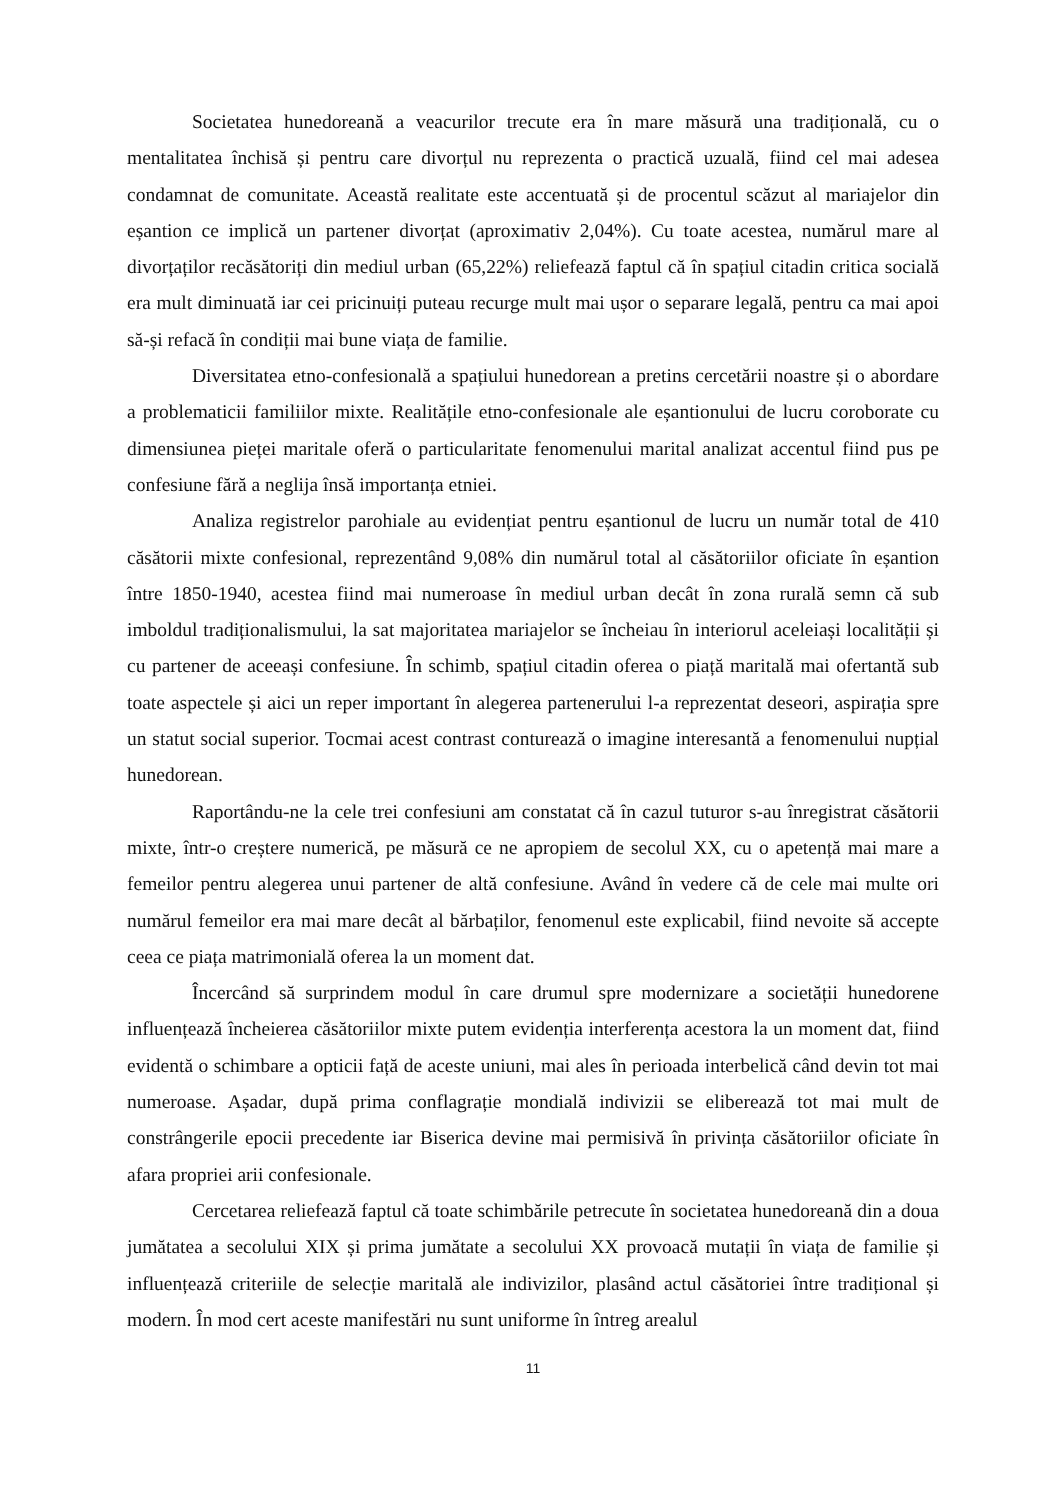Societatea hunedoreană a veacurilor trecute era în mare măsură una tradițională, cu o mentalitatea închisă și pentru care divorțul nu reprezenta o practică uzuală, fiind cel mai adesea condamnat de comunitate. Această realitate este accentuată și de procentul scăzut al mariajelor din eșantion ce implică un partener divorțat (aproximativ 2,04%). Cu toate acestea, numărul mare al divorțaților recăsătoriți din mediul urban (65,22%) reliefează faptul că în spațiul citadin critica socială era mult diminuată iar cei pricinuiți puteau recurge mult mai ușor o separare legală, pentru ca mai apoi să-și refacă în condiții mai bune viața de familie.
Diversitatea etno-confesională a spațiului hunedorean a pretins cercetării noastre și o abordare a problematicii familiilor mixte. Realitățile etno-confesionale ale eșantionului de lucru coroborate cu dimensiunea pieței maritale oferă o particularitate fenomenului marital analizat accentul fiind pus pe confesiune fără a neglija însă importanța etniei.
Analiza registrelor parohiale au evidențiat pentru eșantionul de lucru un număr total de 410 căsătorii mixte confesional, reprezentând 9,08% din numărul total al căsătoriilor oficiate în eșantion între 1850-1940, acestea fiind mai numeroase în mediul urban decât în zona rurală semn că sub imboldul tradiționalismului, la sat majoritatea mariajelor se încheiau în interiorul aceleiași localității și cu partener de aceeași confesiune. În schimb, spațiul citadin oferea o piață maritală mai ofertantă sub toate aspectele și aici un reper important în alegerea partenerului l-a reprezentat deseori, aspirația spre un statut social superior. Tocmai acest contrast conturează o imagine interesantă a fenomenului nupțial hunedorean.
Raportându-ne la cele trei confesiuni am constatat că în cazul tuturor s-au înregistrat căsătorii mixte, într-o creștere numerică, pe măsură ce ne apropiem de secolul XX, cu o apetență mai mare a femeilor pentru alegerea unui partener de altă confesiune. Având în vedere că de cele mai multe ori numărul femeilor era mai mare decât al bărbaților, fenomenul este explicabil, fiind nevoite să accepte ceea ce piața matrimonială oferea la un moment dat.
Încercând să surprindem modul în care drumul spre modernizare a societății hunedorene influențează încheierea căsătoriilor mixte putem evidenția interferența acestora la un moment dat, fiind evidentă o schimbare a opticii față de aceste uniuni, mai ales în perioada interbelică când devin tot mai numeroase. Așadar, după prima conflagrație mondială indivizii se eliberează tot mai mult de constrângerile epocii precedente iar Biserica devine mai permisivă în privința căsătoriilor oficiate în afara propriei arii confesionale.
Cercetarea reliefează faptul că toate schimbările petrecute în societatea hunedoreană din a doua jumătatea a secolului XIX și prima jumătate a secolului XX provoacă mutații în viața de familie și influențează criteriile de selecție maritală ale indivizilor, plasând actul căsătoriei între tradițional și modern. În mod cert aceste manifestări nu sunt uniforme în întreg arealul
11